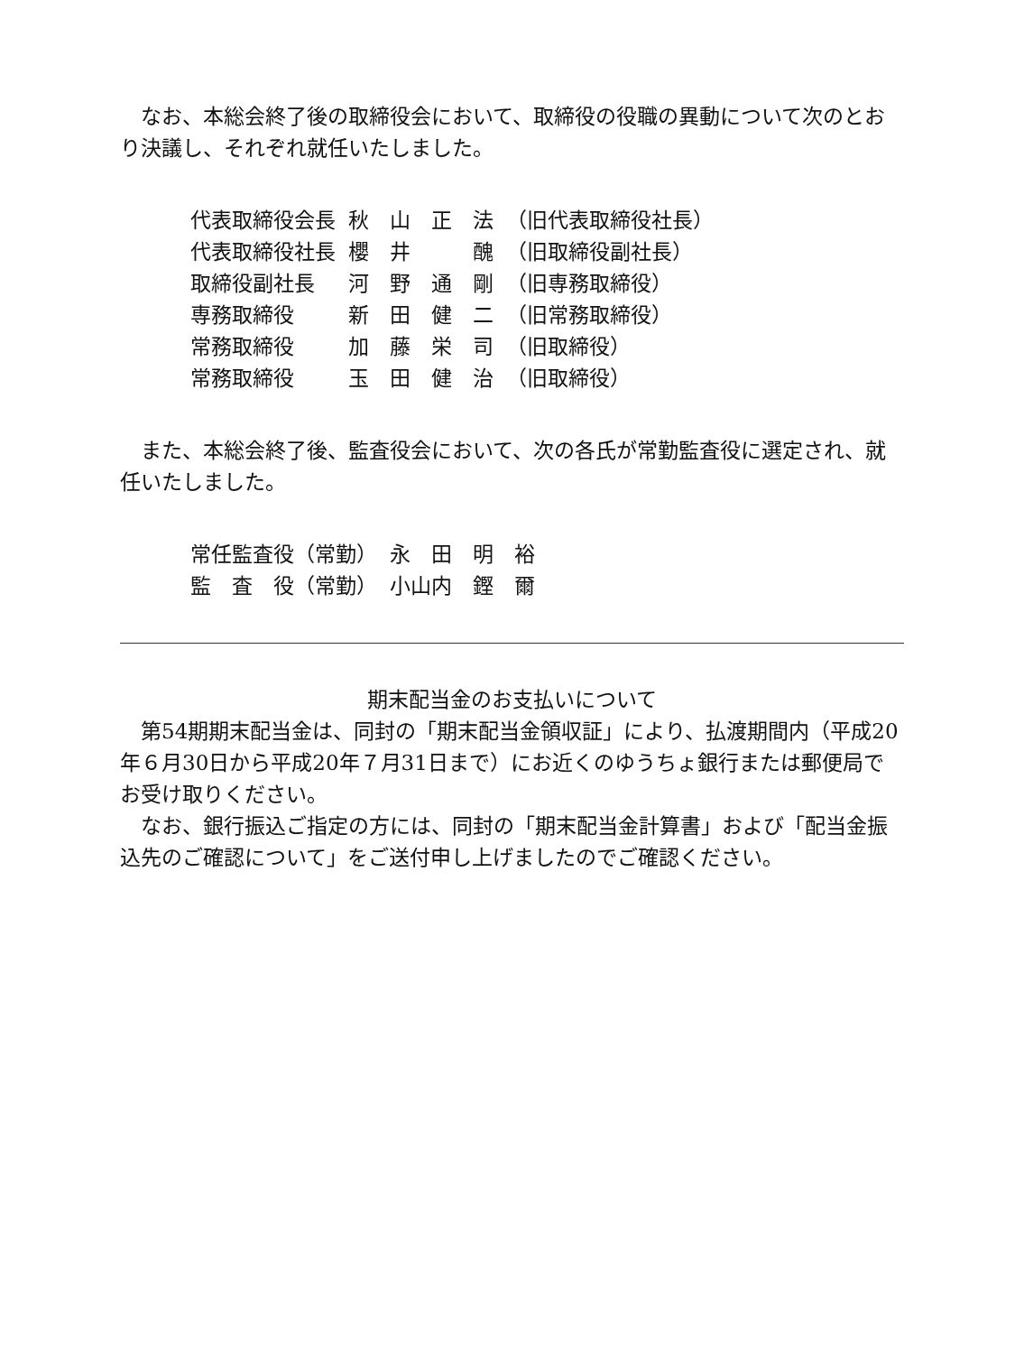なお、本総会終了後の取締役会において、取締役の役職の異動について次のとおり決議し、それぞれ就任いたしました。
| 代表取締役会長 | 秋 山 正 法 | （旧代表取締役社長） |
| 代表取締役社長 | 櫻 井 醜 | （旧取締役副社長） |
| 取締役副社長 | 河 野 通 剛 | （旧専務取締役） |
| 専務取締役 | 新 田 健 二 | （旧常務取締役） |
| 常務取締役 | 加 藤 栄 司 | （旧取締役） |
| 常務取締役 | 玉 田 健 治 | （旧取締役） |
また、本総会終了後、監査役会において、次の各氏が常勤監査役に選定され、就任いたしました。
| 常任監査役（常勤） | 永 田 明 裕 |
| 監 査 役（常勤） | 小山内 鏗 爾 |
期末配当金のお支払いについて
第54期期末配当金は、同封の「期末配当金領収証」により、払渡期間内（平成20年６月30日から平成20年７月31日まで）にお近くのゆうちょ銀行または郵便局でお受け取りください。
なお、銀行振込ご指定の方には、同封の「期末配当金計算書」および「配当金振込先のご確認について」をご送付申し上げましたのでご確認ください。